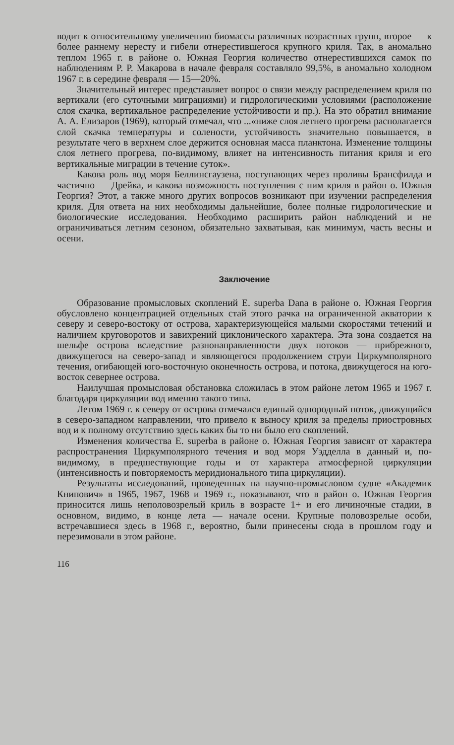водит к относительному увеличению биомассы различных возрастных групп, второе — к более раннему нересту и гибели отнерестившегося крупного криля. Так, в аномально теплом 1965 г. в районе о. Южная Георгия количество отнерестившихся самок по наблюдениям Р. Р. Макарова в начале февраля составляло 99,5%, в аномально холодном 1967 г. в середине февраля — 15—20%.
Значительный интерес представляет вопрос о связи между распределением криля по вертикали (его суточными миграциями) и гидрологическими условиями (расположение слоя скачка, вертикальное распределение устойчивости и пр.). На это обратил внимание А. А. Елизаров (1969), который отмечал, что ...«ниже слоя летнего прогрева располагается слой скачка температуры и солености, устойчивость значительно повышается, в результате чего в верхнем слое держится основная масса планктона. Изменение толщины слоя летнего прогрева, по-видимому, влияет на интенсивность питания криля и его вертикальные миграции в течение суток».
Какова роль вод моря Беллинсгаузена, поступающих через проливы Брансфилда и частично — Дрейка, и какова возможность поступления с ним криля в район о. Южная Георгия? Этот, а также много других вопросов возникают при изучении распределения криля. Для ответа на них необходимы дальнейшие, более полные гидрологические и биологические исследования. Необходимо расширить район наблюдений и не ограничиваться летним сезоном, обязательно захватывая, как минимум, часть весны и осени.
Заключение
Образование промысловых скоплений E. superba Dana в районе о. Южная Георгия обусловлено концентрацией отдельных стай этого рачка на ограниченной акватории к северу и северо-востоку от острова, характеризующейся малыми скоростями течений и наличием круговоротов и завихрений циклонического характера. Эта зона создается на шельфе острова вследствие разнонаправленности двух потоков — прибрежного, движущегося на северо-запад и являющегося продолжением струи Циркумполярного течения, огибающей юго-восточную оконечность острова, и потока, движущегося на юго-восток севернее острова.
Наилучшая промысловая обстановка сложилась в этом районе летом 1965 и 1967 г. благодаря циркуляции вод именно такого типа.
Летом 1969 г. к северу от острова отмечался единый однородный поток, движущийся в северо-западном направлении, что привело к выносу криля за пределы приостровных вод и к полному отсутствию здесь каких бы то ни было его скоплений.
Изменения количества E. superba в районе о. Южная Георгия зависят от характера распространения Циркумполярного течения и вод моря Уэдделла в данный и, по-видимому, в предшествующие годы и от характера атмосферной циркуляции (интенсивность и повторяемость меридионального типа циркуляции).
Результаты исследований, проведенных на научно-промысловом судне «Академик Книпович» в 1965, 1967, 1968 и 1969 г., показывают, что в район о. Южная Георгия приносится лишь неполовозрелый криль в возрасте 1+ и его личиночные стадии, в основном, видимо, в конце лета — начале осени. Крупные половозрелые особи, встречавшиеся здесь в 1968 г., вероятно, были принесены сюда в прошлом году и перезимовали в этом районе.
116